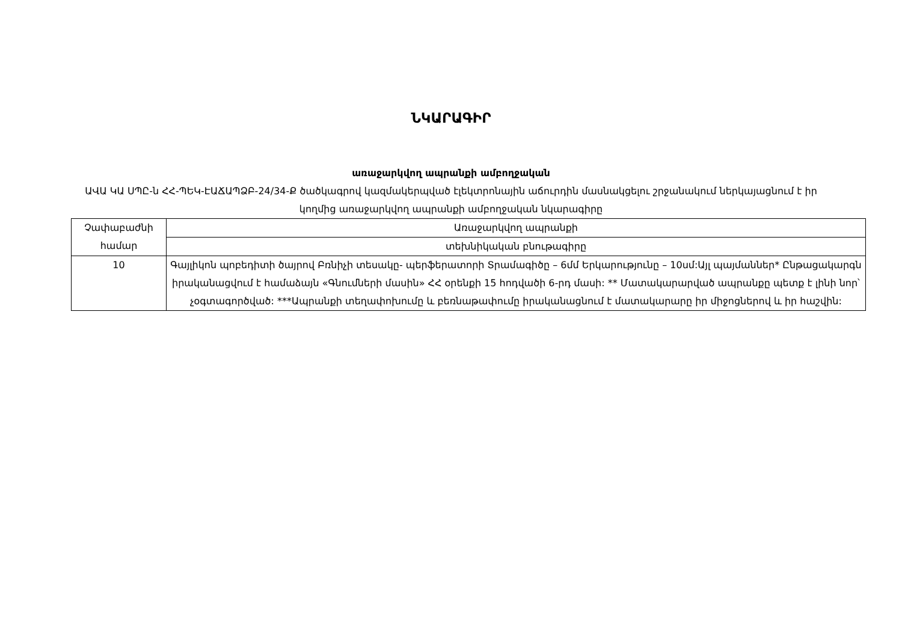ՆԿԱՐԱԳԻՐ
առաջարկվող ապրանքի ամբողջական
ԱՎԱ ԿԱ ՍՊԸ-ն ՀՀ-ՊԵԿ-ԷԱՃԱՊՁԲ-24/34-Ք ծածկագրով կազմակերպված էլեկտրոնային աճուրդին մասնակցելու շրջանակում ներկայացնում է իր կողմից առաջարկվող ապրանքի ամբողջական նկարագիրը
| Չափաբաժնի համար | Առաջարկվող ապրանքի |
| | տեխնիկական բնութագիրը |
| 10 | Գայլիկոն պոբեդիտի ծայրով Բռնիչի տեսակը- պերֆերատորի Տրամագիծը – 6մմ Երկարությունը – 10սմ:Այլ պայմաններ* Ընթացակարգն իրականացվում է համաձայն «Գնումների մասին» ՀՀ օրենքի 15 հոդվածի 6-րդ մասի: ** Մատակարարված ապրանքը պետք է լինի նոր՝ չօգտագործված: ***Ապրանքի տեղափոխումը և բեռնաթափումը իրականացնում է մատակարարը իր միջոցներով և իր հաշվին: |